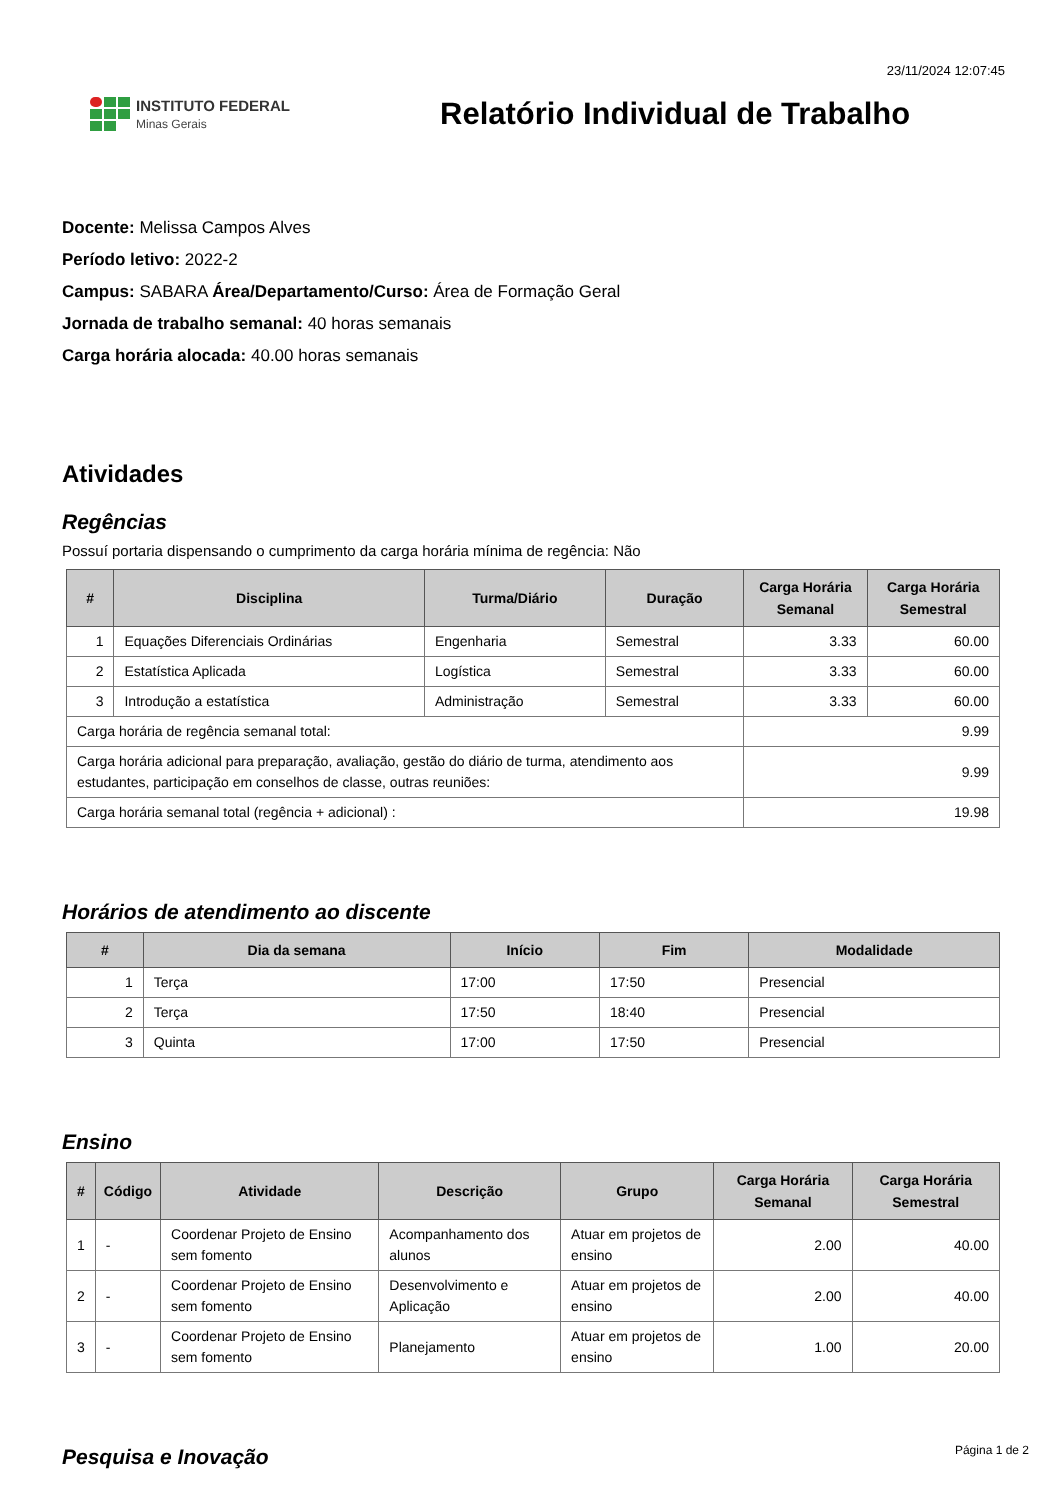23/11/2024 12:07:45
INSTITUTO FEDERAL
Minas Gerais
Relatório Individual de Trabalho
Docente: Melissa Campos Alves
Período letivo: 2022-2
Campus: SABARA Área/Departamento/Curso: Área de Formação Geral
Jornada de trabalho semanal: 40 horas semanais
Carga horária alocada: 40.00 horas semanais
Atividades
Regências
Possuí portaria dispensando o cumprimento da carga horária mínima de regência: Não
| # | Disciplina | Turma/Diário | Duração | Carga Horária Semanal | Carga Horária Semestral |
| --- | --- | --- | --- | --- | --- |
| 1 | Equações Diferenciais Ordinárias | Engenharia | Semestral | 3.33 | 60.00 |
| 2 | Estatística Aplicada | Logística | Semestral | 3.33 | 60.00 |
| 3 | Introdução a estatística | Administração | Semestral | 3.33 | 60.00 |
| Carga horária de regência semanal total: | | | | 9.99 | |
| Carga horária adicional para preparação, avaliação, gestão do diário de turma, atendimento aos estudantes, participação em conselhos de classe, outras reuniões: | | | | 9.99 | |
| Carga horária semanal total (regência + adicional) : | | | | 19.98 | |
Horários de atendimento ao discente
| # | Dia da semana | Início | Fim | Modalidade |
| --- | --- | --- | --- | --- |
| 1 | Terça | 17:00 | 17:50 | Presencial |
| 2 | Terça | 17:50 | 18:40 | Presencial |
| 3 | Quinta | 17:00 | 17:50 | Presencial |
Ensino
| # | Código | Atividade | Descrição | Grupo | Carga Horária Semanal | Carga Horária Semestral |
| --- | --- | --- | --- | --- | --- | --- |
| 1 | - | Coordenar Projeto de Ensino sem fomento | Acompanhamento dos alunos | Atuar em projetos de ensino | 2.00 | 40.00 |
| 2 | - | Coordenar Projeto de Ensino sem fomento | Desenvolvimento e Aplicação | Atuar em projetos de ensino | 2.00 | 40.00 |
| 3 | - | Coordenar Projeto de Ensino sem fomento | Planejamento | Atuar em projetos de ensino | 1.00 | 20.00 |
Pesquisa e Inovação
Página 1 de 2